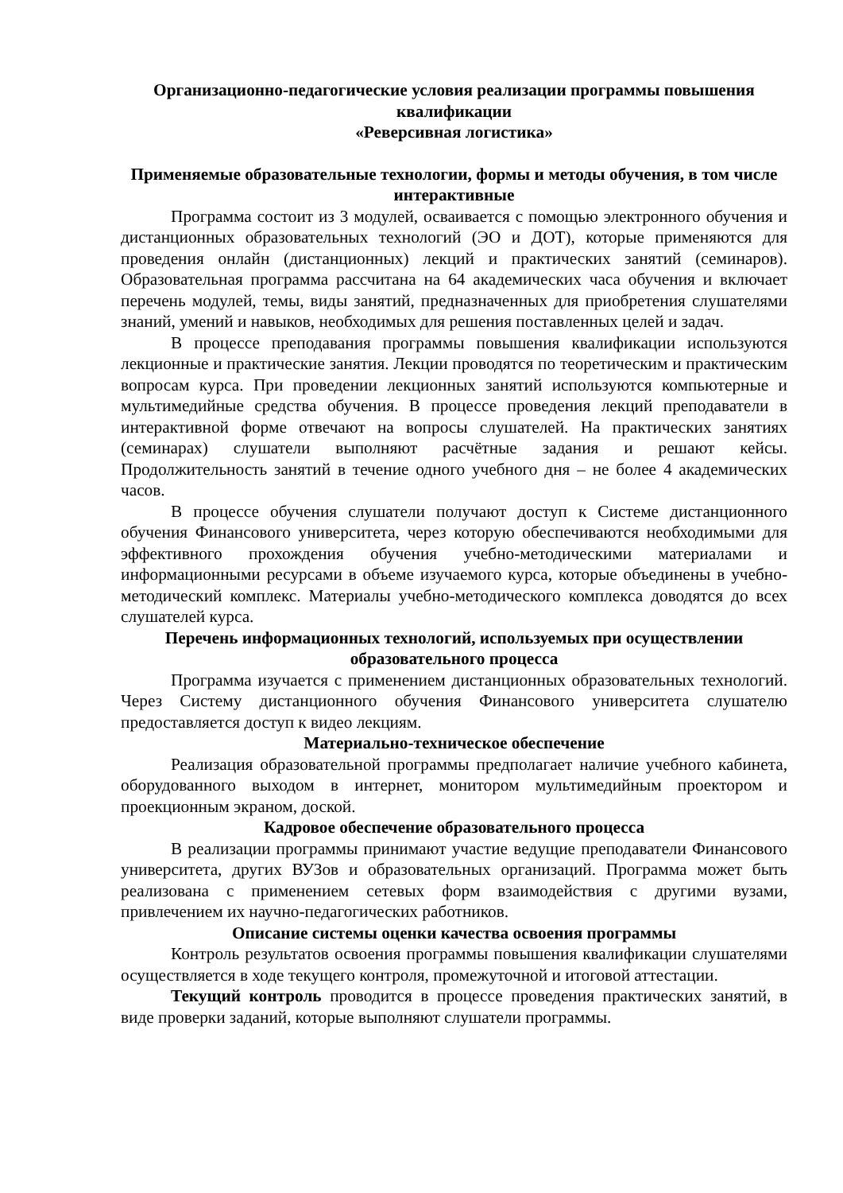Организационно-педагогические условия реализации программы повышения квалификации
«Реверсивная логистика»
Применяемые образовательные технологии, формы и методы обучения, в том числе интерактивные
Программа состоит из 3 модулей, осваивается с помощью электронного обучения и дистанционных образовательных технологий (ЭО и ДОТ), которые применяются для проведения онлайн (дистанционных) лекций и практических занятий (семинаров). Образовательная программа рассчитана на 64 академических часа обучения и включает перечень модулей, темы, виды занятий, предназначенных для приобретения слушателями знаний, умений и навыков, необходимых для решения поставленных целей и задач.
В процессе преподавания программы повышения квалификации используются лекционные и практические занятия. Лекции проводятся по теоретическим и практическим вопросам курса. При проведении лекционных занятий используются компьютерные и мультимедийные средства обучения. В процессе проведения лекций преподаватели в интерактивной форме отвечают на вопросы слушателей. На практических занятиях (семинарах) слушатели выполняют расчётные задания и решают кейсы. Продолжительность занятий в течение одного учебного дня – не более 4 академических часов.
В процессе обучения слушатели получают доступ к Системе дистанционного обучения Финансового университета, через которую обеспечиваются необходимыми для эффективного прохождения обучения учебно-методическими материалами и информационными ресурсами в объеме изучаемого курса, которые объединены в учебно-методический комплекс. Материалы учебно-методического комплекса доводятся до всех слушателей курса.
Перечень информационных технологий, используемых при осуществлении образовательного процесса
Программа изучается с применением дистанционных образовательных технологий. Через Систему дистанционного обучения Финансового университета слушателю предоставляется доступ к видео лекциям.
Материально-техническое обеспечение
Реализация образовательной программы предполагает наличие учебного кабинета, оборудованного выходом в интернет, монитором мультимедийным проектором и проекционным экраном, доской.
Кадровое обеспечение образовательного процесса
В реализации программы принимают участие ведущие преподаватели Финансового университета, других ВУЗов и образовательных организаций. Программа может быть реализована с применением сетевых форм взаимодействия с другими вузами, привлечением их научно-педагогических работников.
Описание системы оценки качества освоения программы
Контроль результатов освоения программы повышения квалификации слушателями осуществляется в ходе текущего контроля, промежуточной и итоговой аттестации.
Текущий контроль проводится в процессе проведения практических занятий, в виде проверки заданий, которые выполняют слушатели программы.